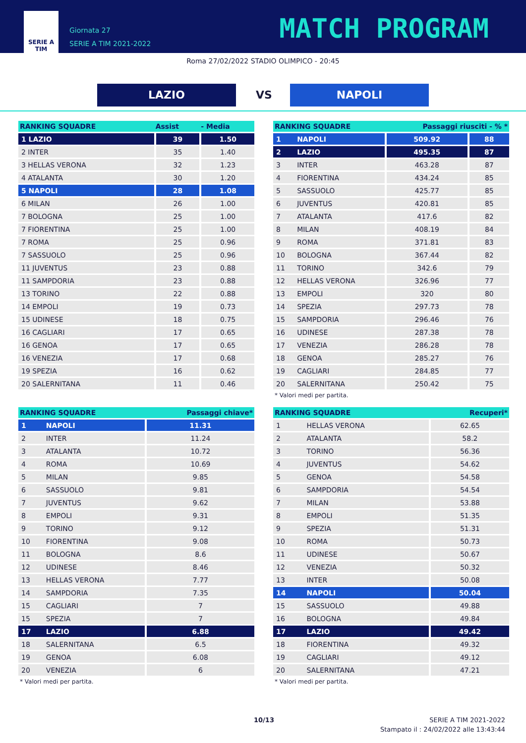SERIE A
TIM
Giornata 27
SERIE A TIM 2021-2022
MATCH PROGRAM
Roma 27/02/2022 STADIO OLIMPICO - 20:45
LAZIO VS NAPOLI
| RANKING SQUADRE | Assist | - Media |
| --- | --- | --- |
| 1 LAZIO | 39 | 1.50 |
| 2 INTER | 35 | 1.40 |
| 3 HELLAS VERONA | 32 | 1.23 |
| 4 ATALANTA | 30 | 1.20 |
| 5 NAPOLI | 28 | 1.08 |
| 6 MILAN | 26 | 1.00 |
| 7 BOLOGNA | 25 | 1.00 |
| 7 FIORENTINA | 25 | 1.00 |
| 7 ROMA | 25 | 0.96 |
| 7 SASSUOLO | 25 | 0.96 |
| 11 JUVENTUS | 23 | 0.88 |
| 11 SAMPDORIA | 23 | 0.88 |
| 13 TORINO | 22 | 0.88 |
| 14 EMPOLI | 19 | 0.73 |
| 15 UDINESE | 18 | 0.75 |
| 16 CAGLIARI | 17 | 0.65 |
| 16 GENOA | 17 | 0.65 |
| 16 VENEZIA | 17 | 0.68 |
| 19 SPEZIA | 16 | 0.62 |
| 20 SALERNITANA | 11 | 0.46 |
| RANKING SQUADRE | | Passaggi riusciti - % * | |
| --- | --- | --- | --- |
| 1 | NAPOLI | 509.92 | 88 |
| 2 | LAZIO | 495.35 | 87 |
| 3 | INTER | 463.28 | 87 |
| 4 | FIORENTINA | 434.24 | 85 |
| 5 | SASSUOLO | 425.77 | 85 |
| 6 | JUVENTUS | 420.81 | 85 |
| 7 | ATALANTA | 417.6 | 82 |
| 8 | MILAN | 408.19 | 84 |
| 9 | ROMA | 371.81 | 83 |
| 10 | BOLOGNA | 367.44 | 82 |
| 11 | TORINO | 342.6 | 79 |
| 12 | HELLAS VERONA | 326.96 | 77 |
| 13 | EMPOLI | 320 | 80 |
| 14 | SPEZIA | 297.73 | 78 |
| 15 | SAMPDORIA | 296.46 | 76 |
| 16 | UDINESE | 287.38 | 78 |
| 17 | VENEZIA | 286.28 | 78 |
| 18 | GENOA | 285.27 | 76 |
| 19 | CAGLIARI | 284.85 | 77 |
| 20 | SALERNITANA | 250.42 | 75 |
* Valori medi per partita.
| RANKING SQUADRE | | Passaggi chiave* |
| --- | --- | --- |
| 1 | NAPOLI | 11.31 |
| 2 | INTER | 11.24 |
| 3 | ATALANTA | 10.72 |
| 4 | ROMA | 10.69 |
| 5 | MILAN | 9.85 |
| 6 | SASSUOLO | 9.81 |
| 7 | JUVENTUS | 9.62 |
| 8 | EMPOLI | 9.31 |
| 9 | TORINO | 9.12 |
| 10 | FIORENTINA | 9.08 |
| 11 | BOLOGNA | 8.6 |
| 12 | UDINESE | 8.46 |
| 13 | HELLAS VERONA | 7.77 |
| 14 | SAMPDORIA | 7.35 |
| 15 | CAGLIARI | 7 |
| 15 | SPEZIA | 7 |
| 17 | LAZIO | 6.88 |
| 18 | SALERNITANA | 6.5 |
| 19 | GENOA | 6.08 |
| 20 | VENEZIA | 6 |
* Valori medi per partita.
| RANKING SQUADRE | | Recuperi* |
| --- | --- | --- |
| 1 | HELLAS VERONA | 62.65 |
| 2 | ATALANTA | 58.2 |
| 3 | TORINO | 56.36 |
| 4 | JUVENTUS | 54.62 |
| 5 | GENOA | 54.58 |
| 6 | SAMPDORIA | 54.54 |
| 7 | MILAN | 53.88 |
| 8 | EMPOLI | 51.35 |
| 9 | SPEZIA | 51.31 |
| 10 | ROMA | 50.73 |
| 11 | UDINESE | 50.67 |
| 12 | VENEZIA | 50.32 |
| 13 | INTER | 50.08 |
| 14 | NAPOLI | 50.04 |
| 15 | SASSUOLO | 49.88 |
| 16 | BOLOGNA | 49.84 |
| 17 | LAZIO | 49.42 |
| 18 | FIORENTINA | 49.32 |
| 19 | CAGLIARI | 49.12 |
| 20 | SALERNITANA | 47.21 |
* Valori medi per partita.
10/13
SERIE A TIM 2021-2022
Stampato il : 24/02/2022 alle 13:43:44